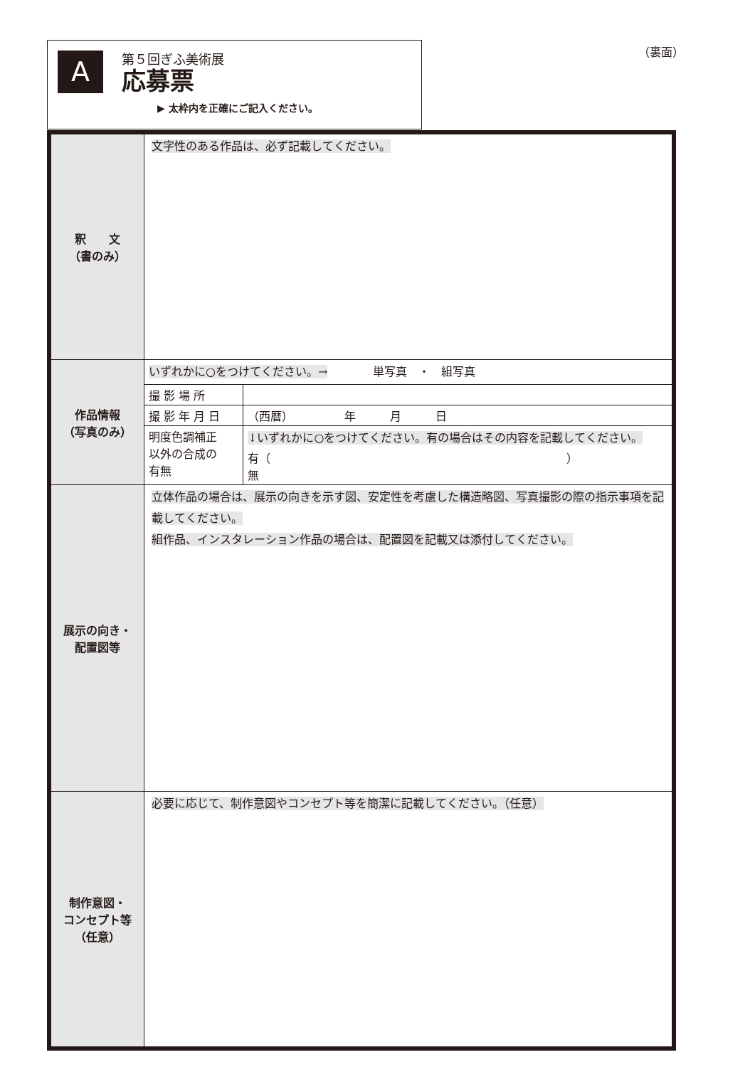A
第５回ぎふ美術展
応募票
▶ 太枠内を正確にご記入ください。
（裏面）
| 釈 文 （書のみ） | 文字性のある作品は、必ず記載してください。 |
| 作品情報 （写真のみ） | / いずれかに○をつけてください。→ 単写真 ・ 組写真 / / / 撮 影 場 所 / / / 撮 影 年 月 日 / （西暦） 年 月 日 / / 明度色調補正 以外の合成の 有無 / ↓いずれかに○をつけてください。有の場合はその内容を記載してください。 有（ ） 無 / |
| 展示の向き・ 配置図等 | 立体作品の場合は、展示の向きを示す図、安定性を考慮した構造略図、写真撮影の際の指示事項を記載してください。 組作品、インスタレーション作品の場合は、配置図を記載又は添付してください。 |
| 制作意図・ コンセプト等 （任意） | 必要に応じて、制作意図やコンセプト等を簡潔に記載してください。（任意） |